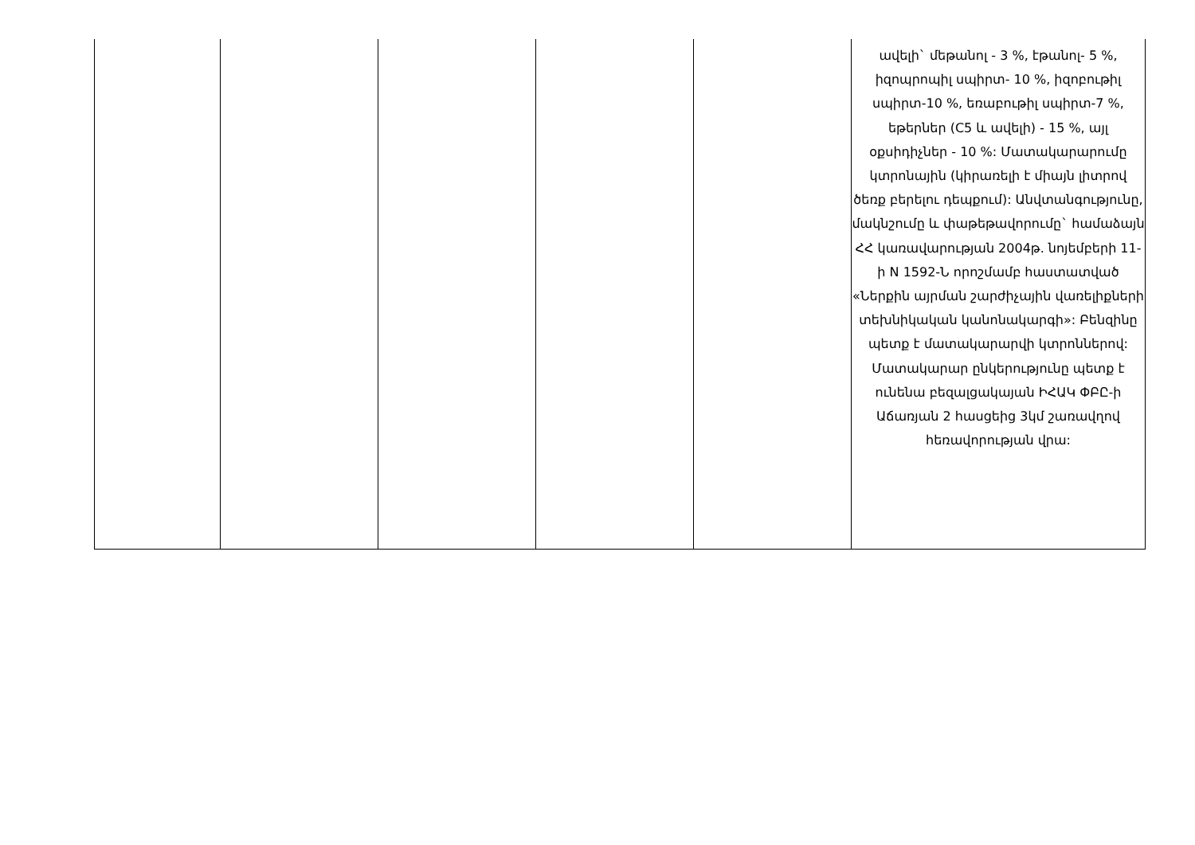| | | | | | ավելի` մեթանոլ - 3 %, էթանոլ- 5 %, իզոպրոպիլ սպիրտ- 10 %, իզոբութիլ սպիրտ-10 %, եռաբութիլ սպիրտ-7 %, եթերներ (C5 և ավելի) - 15 %, այլ օքսիդիչներ - 10 %: Մատակարարումը կտրոնային (կիրառելի է միայն լիտրով ծեռք բերելու դեպքում): Անվտանգությունը, մակնշումը և փաթեթավորումը` համաձայն ՀՀ կառավարության 2004թ. նոյեմբերի 11-ի N 1592-Ն որոշմամբ հաստատված «Ներքին այրման շարժիչային վառելիքների տեխնիկական կանոնակարգի»: Բենզինը պետք է մատակարարվի կտրոններով: Մատակարար ընկերությունը պետք է ունենա բեզալցակայան ԻՀԱԿ ՓԲԸ-ի Աճառյան 2 հասցեից 3կմ շառավղով հեռավորության վրա: |